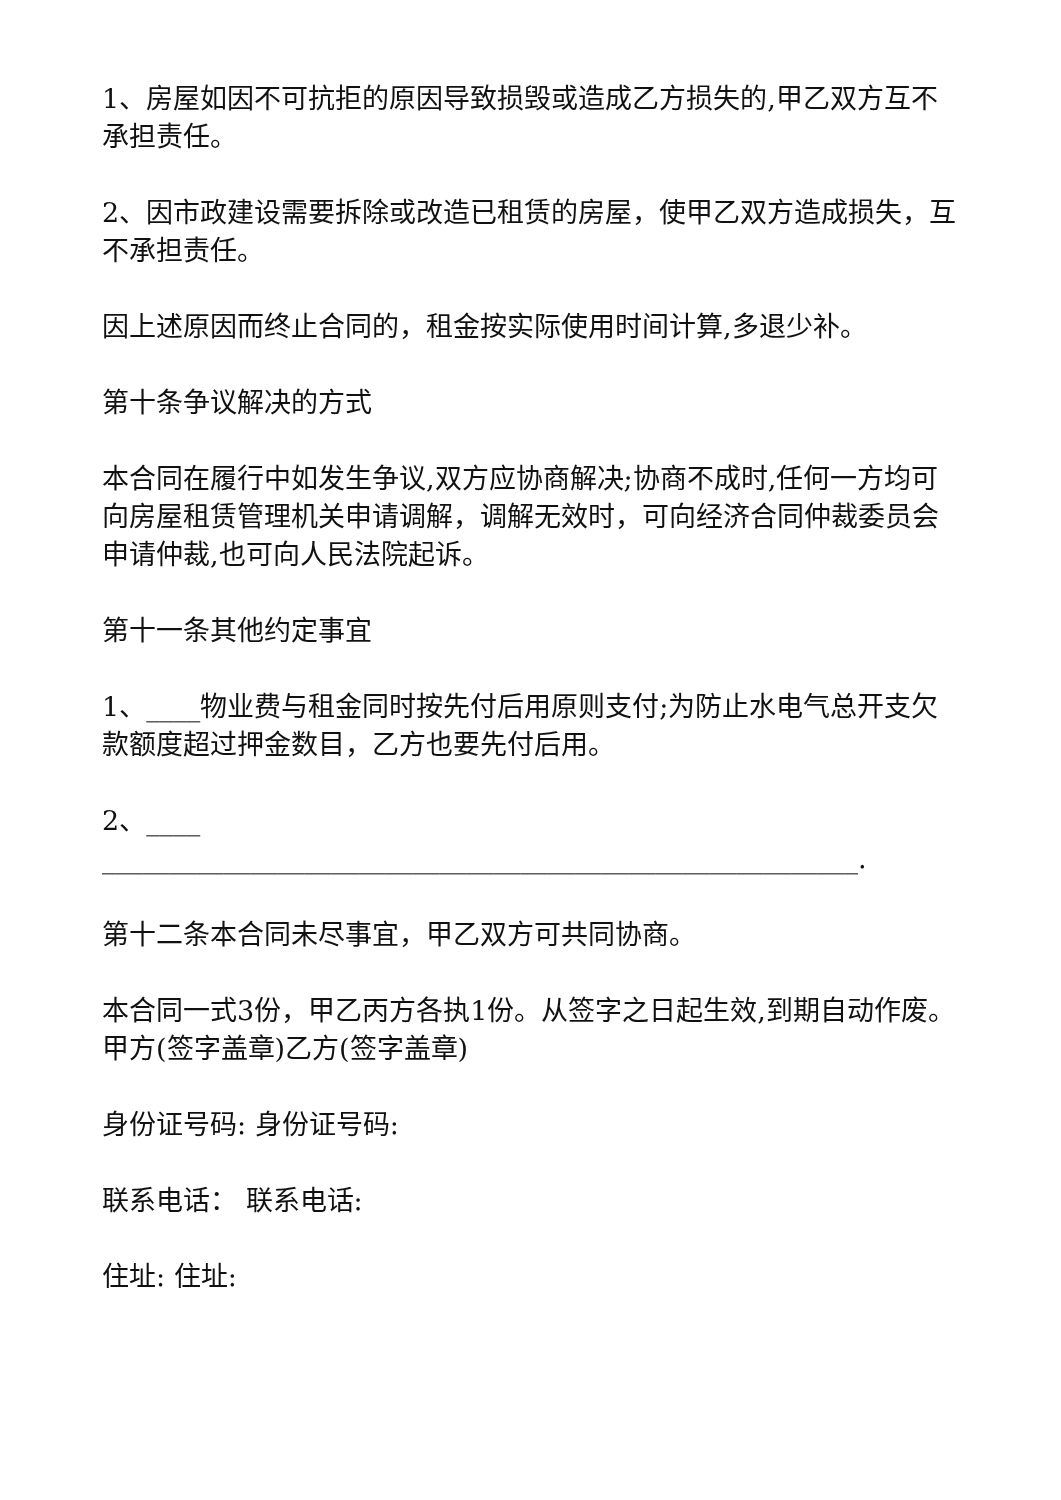1、房屋如因不可抗拒的原因导致损毁或造成乙方损失的,甲乙双方互不承担责任。
2、因市政建设需要拆除或改造已租赁的房屋，使甲乙双方造成损失，互不承担责任。
因上述原因而终止合同的，租金按实际使用时间计算,多退少补。
第十条争议解决的方式
本合同在履行中如发生争议,双方应协商解决;协商不成时,任何一方均可向房屋租赁管理机关申请调解，调解无效时，可向经济合同仲裁委员会申请仲裁,也可向人民法院起诉。
第十一条其他约定事宜
1、____物业费与租金同时按先付后用原则支付;为防止水电气总开支欠款额度超过押金数目，乙方也要先付后用。
2、____
________________________________________________________.
第十二条本合同未尽事宜，甲乙双方可共同协商。
本合同一式3份，甲乙丙方各执1份。从签字之日起生效,到期自动作废。甲方(签字盖章)乙方(签字盖章)
身份证号码: 身份证号码:
联系电话： 联系电话:
住址: 住址: